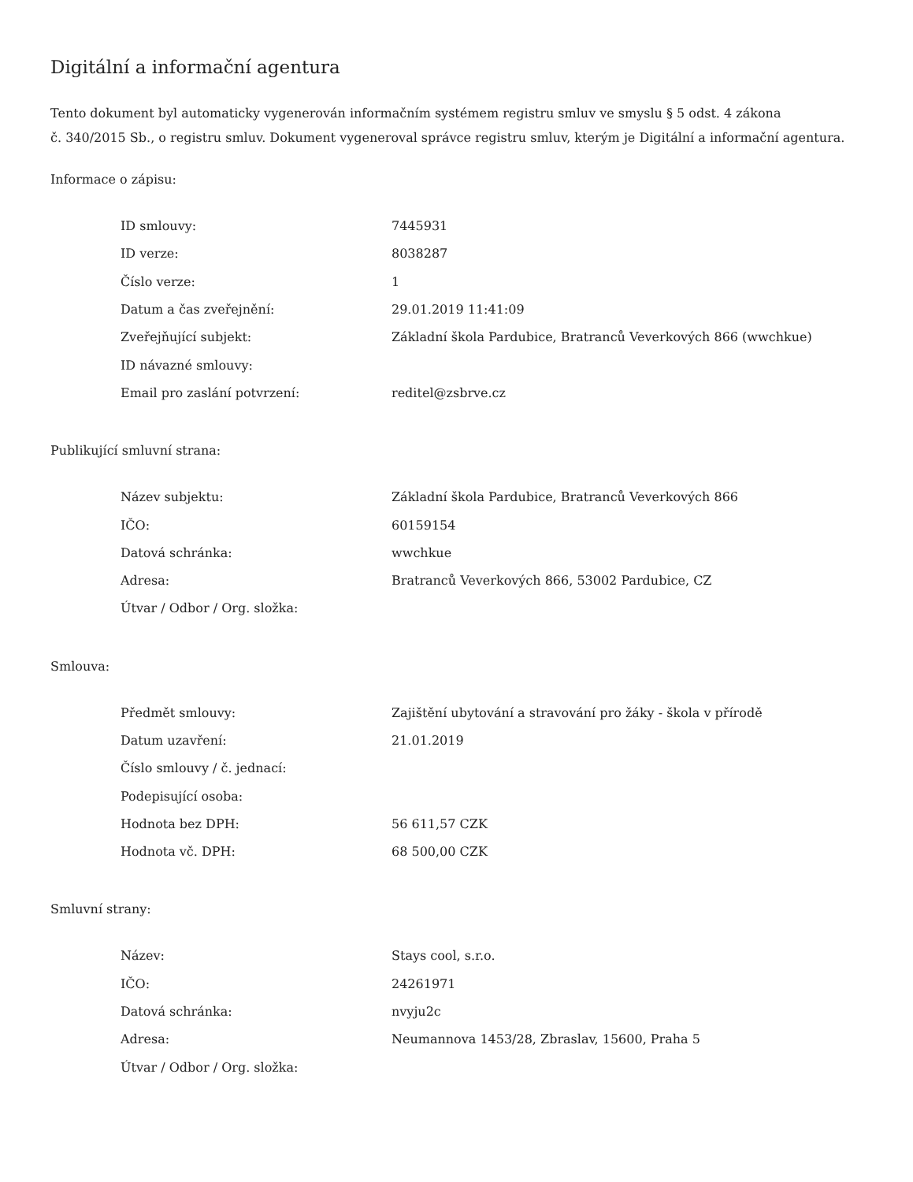Digitální a informační agentura
Tento dokument byl automaticky vygenerován informačním systémem registru smluv ve smyslu § 5 odst. 4 zákona
č. 340/2015 Sb., o registru smluv. Dokument vygeneroval správce registru smluv, kterým je Digitální a informační agentura.
Informace o zápisu:
| ID smlouvy: | 7445931 |
| ID verze: | 8038287 |
| Číslo verze: | 1 |
| Datum a čas zveřejnění: | 29.01.2019 11:41:09 |
| Zveřejňující subjekt: | Základní škola Pardubice, Bratranců Veverkových 866 (wwchkue) |
| ID návazné smlouvy: | |
| Email pro zaslání potvrzení: | reditel@zsbrve.cz |
Publikující smluvní strana:
| Název subjektu: | Základní škola Pardubice, Bratranců Veverkových 866 |
| IČO: | 60159154 |
| Datová schránka: | wwchkue |
| Adresa: | Bratranců Veverkových 866, 53002 Pardubice, CZ |
| Útvar / Odbor / Org. složka: | |
Smlouva:
| Předmět smlouvy: | Zajištění ubytování a stravování pro žáky - škola v přírodě |
| Datum uzavření: | 21.01.2019 |
| Číslo smlouvy / č. jednací: | |
| Podepisující osoba: | |
| Hodnota bez DPH: | 56 611,57 CZK |
| Hodnota vč. DPH: | 68 500,00 CZK |
Smluvní strany:
| Název: | Stays cool, s.r.o. |
| IČO: | 24261971 |
| Datová schránka: | nvyju2c |
| Adresa: | Neumannova 1453/28, Zbraslav, 15600, Praha 5 |
| Útvar / Odbor / Org. složka: | |